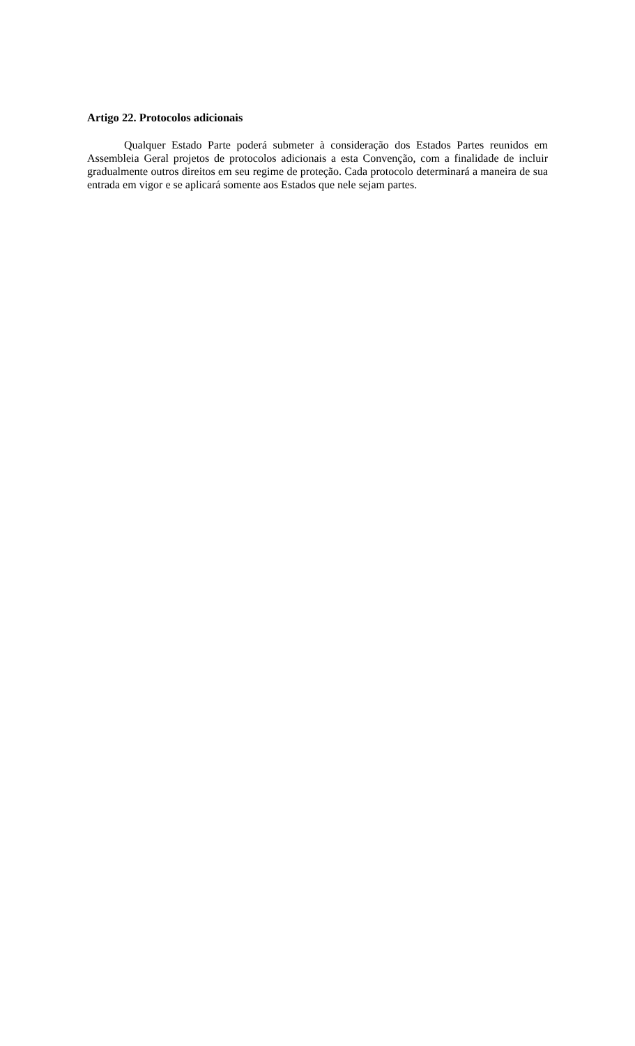Artigo 22. Protocolos adicionais
Qualquer Estado Parte poderá submeter à consideração dos Estados Partes reunidos em Assembleia Geral projetos de protocolos adicionais a esta Convenção, com a finalidade de incluir gradualmente outros direitos em seu regime de proteção. Cada protocolo determinará a maneira de sua entrada em vigor e se aplicará somente aos Estados que nele sejam partes.